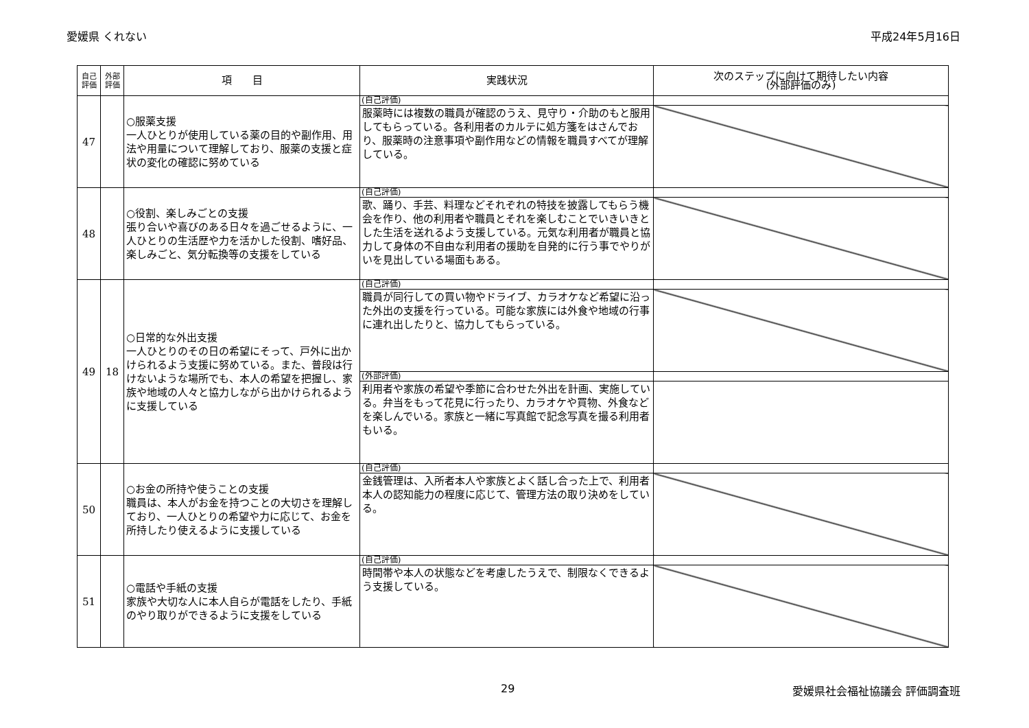愛媛県 くれない 平成24年5月16日
| 自己評価 | 外部評価 | 項 目 | 実践状況 | 次のステップに向けて期待したい内容 (外部評価のみ) |
| --- | --- | --- | --- | --- |
| 47 | | ○服薬支援 一人ひとりが使用している薬の目的や副作用、用法や用量について理解しており、服薬の支援と症状の変化の確認に努めている | (自己評価) | |
| | | | 服薬時には複数の職員が確認のうえ、見守り・介助のもと服用してもらっている。各利用者のカルテに処方箋をはさんでおり、服薬時の注意事項や副作用などの情報を職員すべてが理解している。 | |
| 48 | | ○役割、楽しみごとの支援 張り合いや喜びのある日々を過ごせるように、一人ひとりの生活歴や力を活かした役割、嗜好品、楽しみごと、気分転換等の支援をしている | (自己評価) | |
| | | | 歌、踊り、手芸、料理などそれぞれの特技を披露してもらう機会を作り、他の利用者や職員とそれを楽しむことでいきいきとした生活を送れるよう支援している。元気な利用者が職員と協力して身体の不自由な利用者の援助を自発的に行う事でやりがいを見出している場面もある。 | |
| 49 | 18 | ○日常的な外出支援 一人ひとりのその日の希望にそって、戸外に出かけられるよう支援に努めている。また、普段は行けないような場所でも、本人の希望を把握し、家族や地域の人々と協力しながら出かけられるように支援している | (自己評価) | |
| | | | 職員が同行しての買い物やドライブ、カラオケなど希望に沿った外出の支援を行っている。可能な家族には外食や地域の行事に連れ出したりと、協力してもらっている。 | |
| | | | (外部評価) | |
| | | | 利用者や家族の希望や季節に合わせた外出を計画、実施している。弁当をもって花見に行ったり、カラオケや買物、外食などを楽しんでいる。家族と一緒に写真館で記念写真を撮る利用者もいる。 | |
| 50 | | ○お金の所持や使うことの支援 職員は、本人がお金を持つことの大切さを理解しており、一人ひとりの希望や力に応じて、お金を所持したり使えるように支援している | (自己評価) | |
| | | | 金銭管理は、入所者本人や家族とよく話し合った上で、利用者本人の認知能力の程度に応じて、管理方法の取り決めをしている。 | |
| 51 | | ○電話や手紙の支援 家族や大切な人に本人自らが電話をしたり、手紙のやり取りができるように支援をしている | (自己評価) | |
| | | | 時間帯や本人の状態などを考慮したうえで、制限なくできるよう支援している。 | |
29 愛媛県社会福祉協議会 評価調査班